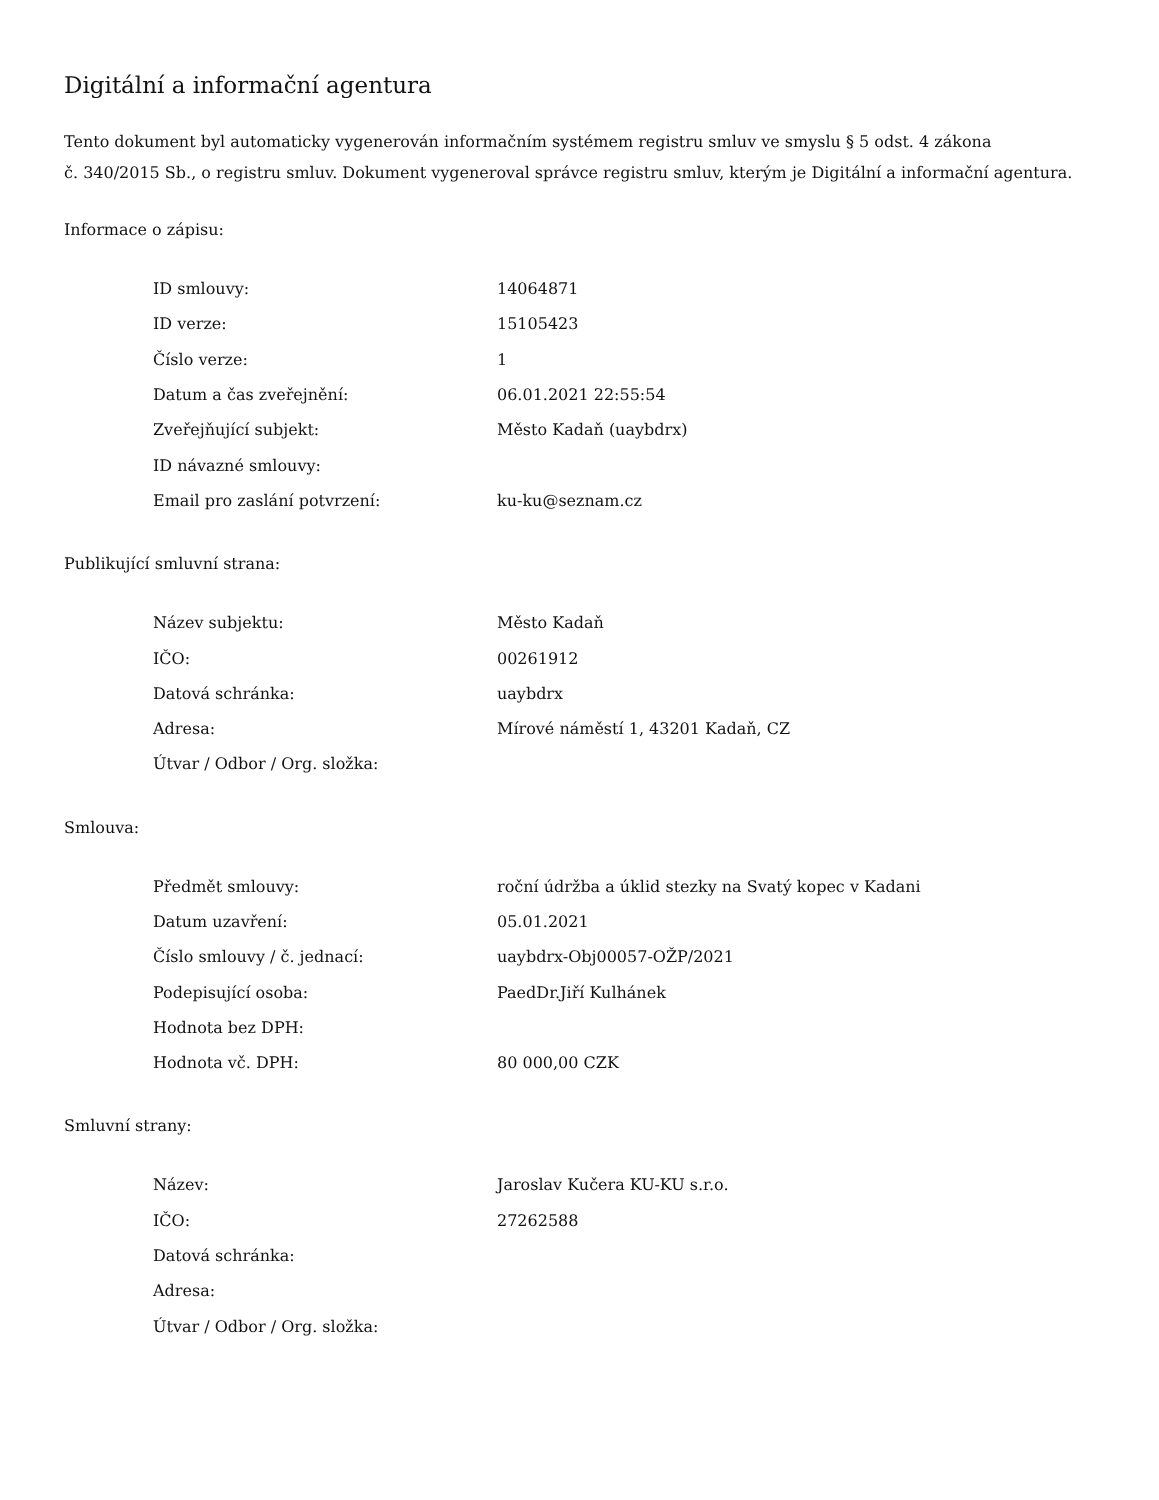Digitální a informační agentura
Tento dokument byl automaticky vygenerován informačním systémem registru smluv ve smyslu § 5 odst. 4 zákona
č. 340/2015 Sb., o registru smluv. Dokument vygeneroval správce registru smluv, kterým je Digitální a informační agentura.
Informace o zápisu:
| ID smlouvy: | 14064871 |
| ID verze: | 15105423 |
| Číslo verze: | 1 |
| Datum a čas zveřejnění: | 06.01.2021 22:55:54 |
| Zveřejňující subjekt: | Město Kadaň (uaybdrx) |
| ID návazné smlouvy: | |
| Email pro zaslání potvrzení: | ku-ku@seznam.cz |
Publikující smluvní strana:
| Název subjektu: | Město Kadaň |
| IČO: | 00261912 |
| Datová schránka: | uaybdrx |
| Adresa: | Mírové náměstí 1, 43201 Kadaň, CZ |
| Útvar / Odbor / Org. složka: | |
Smlouva:
| Předmět smlouvy: | roční údržba a úklid stezky na Svatý kopec v Kadani |
| Datum uzavření: | 05.01.2021 |
| Číslo smlouvy / č. jednací: | uaybdrx-Obj00057-OŽP/2021 |
| Podepisující osoba: | PaedDr.Jiří Kulhánek |
| Hodnota bez DPH: | |
| Hodnota vč. DPH: | 80 000,00 CZK |
Smluvní strany:
| Název: | Jaroslav Kučera KU-KU s.r.o. |
| IČO: | 27262588 |
| Datová schránka: | |
| Adresa: | |
| Útvar / Odbor / Org. složka: | |